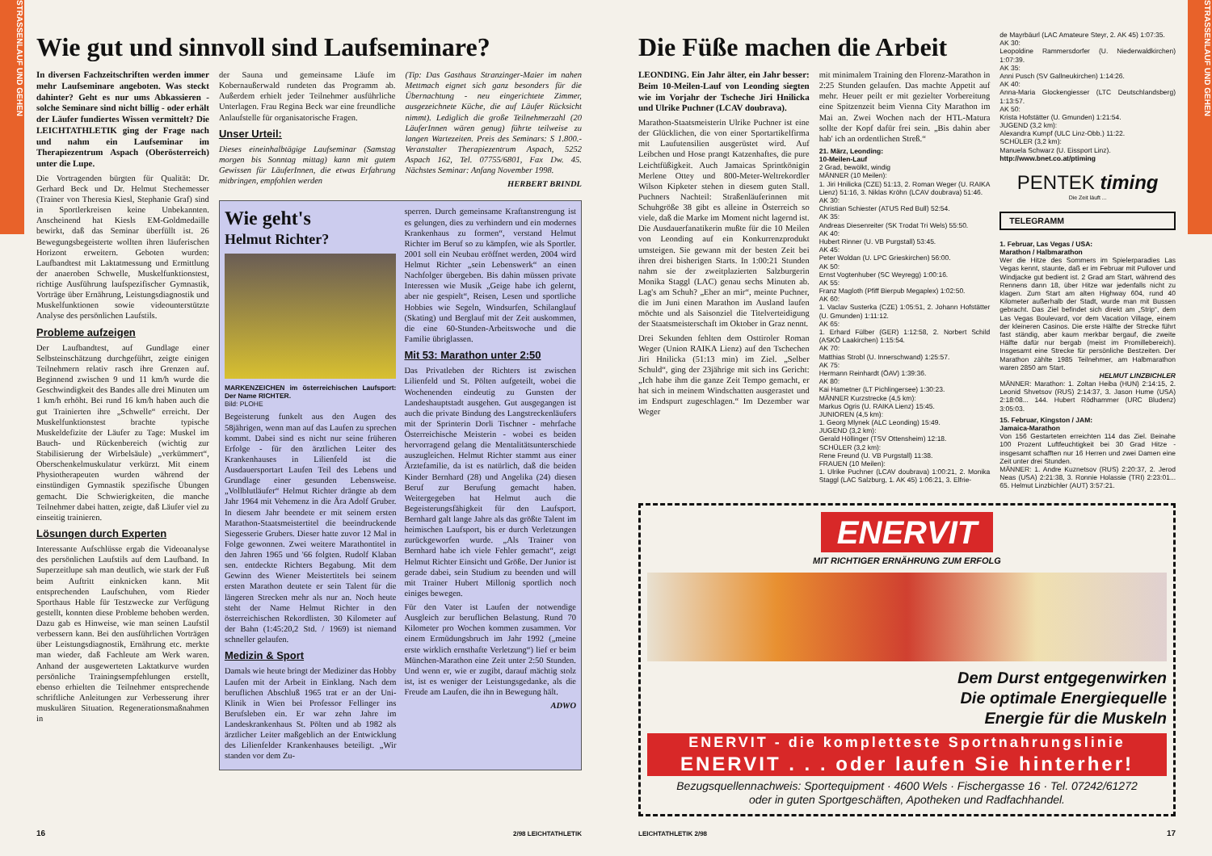STRASSENLAUF UND GEHEN
Wie gut und sinnvoll sind Laufseminare?
In diversen Fachzeitschriften werden immer mehr Laufseminare angeboten. Was steckt dahinter? Geht es nur ums Abkassieren - solche Seminare sind nicht billig - oder erhält der Läufer fundiertes Wissen vermittelt? Die LEICHTATHLETIK ging der Frage nach und nahm ein Laufseminar im Therapiezentrum Aspach (Oberösterreich) unter die Lupe.
Die Vortragenden bürgten für Qualität: Dr. Gerhard Beck und Dr. Helmut Stechemesser (Trainer von Theresia Kiesl, Stephanie Graf) sind in Sportlerkreisen keine Unbekannten. Anscheinend hat Kiesls EM-Goldmedaille bewirkt, daß das Seminar überfüllt ist. 26 Bewegungsbegeisterte wollten ihren läuferischen Horizont erweitern. Geboten wurden: Laufbandtest mit Laktatmessung und Ermittlung der anaeroben Schwelle, Muskelfunktionstest, richtige Ausführung laufspezifischer Gymnastik, Vorträge über Ernährung, Leistungsdiagnostik und Muskelfunktionen sowie videounterstützte Analyse des persönlichen Laufstils.
Probleme aufzeigen
Der Laufbandtest, auf Gundlage einer Selbsteinschätzung durchgeführt, zeigte einigen Teilnehmern relativ rasch ihre Grenzen auf. Beginnend zwischen 9 und 11 km/h wurde die Geschwindigkeit des Bandes alle drei Minuten um 1 km/h erhöht. Bei rund 16 km/h haben auch die gut Trainierten ihre „Schwelle“ erreicht. Der Muskelfunktionstest brachte typische Muskeldefizite der Läufer zu Tage: Muskel im Bauch- und Rückenbereich (wichtig zur Stabilisierung der Wirbelsäule) „verkümmert“, Oberschenkelmuskulatur verkürzt. Mit einem Physiotherapeuten wurden während der einstündigen Gymnastik spezifische Übungen gemacht. Die Schwierigkeiten, die manche Teilnehmer dabei hatten, zeigte, daß Läufer viel zu einseitig trainieren.
Lösungen durch Experten
Interessante Aufschlüsse ergab die Videoanalyse des persönlichen Laufstils auf dem Laufband. In Superzeitlupe sah man deutlich, wie stark der Fuß beim Auftritt einknicken kann. Mit entsprechenden Laufschuhen, vom Rieder Sporthaus Hable für Testzwecke zur Verfügung gestellt, konnten diese Probleme behoben werden. Dazu gab es Hinweise, wie man seinen Laufstil verbessern kann. Bei den ausführlichen Vorträgen über Leistungsdiagnostik, Ernährung etc. merkte man wieder, daß Fachleute am Werk waren. Anhand der ausgewerteten Laktatkurve wurden persönliche Trainingsempfehlungen erstellt, ebenso erhielten die Teilnehmer entsprechende schriftliche Anleitungen zur Verbesserung ihrer muskulären Situation. Regenerationsmaßnahmen in
der Sauna und gemeinsame Läufe im Kobernaußerwald rundeten das Programm ab. Außerdem erhielt jeder Teilnehmer ausführliche Unterlagen. Frau Regina Beck war eine freundliche Anlaufstelle für organisatorische Fragen.
Unser Urteil:
Dieses eineinhalbtägige Laufseminar (Samstag morgen bis Sonntag mittag) kann mit gutem Gewissen für LäuferInnen, die etwas Erfahrung mitbringen, empfohlen werden
(Tip: Das Gasthaus Stranzinger-Maier im nahen Mettmach eignet sich ganz besonders für die Übernachtung - neu eingerichtete Zimmer, ausgezeichnete Küche, die auf Läufer Rücksicht nimmt). Lediglich die große Teilnehmerzahl (20 LäuferInnen wären genug) führte teilweise zu langen Wartezeiten. Preis des Seminars: S 1.800.- Veranstalter Therapiezentrum Aspach, 5252 Aspach 162, Tel. 07755/6801, Fax Dw. 45. Nächstes Seminar: Anfang November 1998.
HERBERT BRINDL
Wie geht's
Helmut Richter?
MARKENZEICHEN im österreichischen Laufsport: Der Name RICHTER.
Bild: PLOHE
Begeisterung funkelt aus den Augen des 58jährigen, wenn man auf das Laufen zu sprechen kommt. Dabei sind es nicht nur seine früheren Erfolge - für den ärztlichen Leiter des Krankenhauses in Lilienfeld ist die Ausdauersportart Laufen Teil des Lebens und Grundlage einer gesunden Lebensweise. „Vollblutläufer“ Helmut Richter drängte ab dem Jahr 1964 mit Vehemenz in die Ära Adolf Gruber. In diesem Jahr beendete er mit seinem ersten Marathon-Staatsmeistertitel die beeindruckende Siegesserie Grubers. Dieser hatte zuvor 12 Mal in Folge gewonnen. Zwei weitere Marathontitel in den Jahren 1965 und '66 folgten. Rudolf Klaban sen. entdeckte Richters Begabung. Mit dem Gewinn des Wiener Meistertitels bei seinem ersten Marathon deutete er sein Talent für die längeren Strecken mehr als nur an. Noch heute steht der Name Helmut Richter in den österreichischen Rekordlisten. 30 Kilometer auf der Bahn (1:45:20,2 Std. / 1969) ist niemand schneller gelaufen.
Medizin & Sport
Damals wie heute bringt der Mediziner das Hobby Laufen mit der Arbeit in Einklang. Nach dem beruflichen Abschluß 1965 trat er an der Uni-Klinik in Wien bei Professor Fellinger ins Berufsleben ein. Er war zehn Jahre im Landeskrankenhaus St. Pölten und ab 1982 als ärztlicher Leiter maßgeblich an der Entwicklung des Lilienfelder Krankenhauses beteiligt. „Wir standen vor dem Zu-
sperren. Durch gemeinsame Kraftanstrengung ist es gelungen, dies zu verhindern und ein modernes Krankenhaus zu formen“, verstand Helmut Richter im Beruf so zu kämpfen, wie als Sportler. 2001 soll ein Neubau eröffnet werden, 2004 wird Helmut Richter „sein Lebenswerk“ an einen Nachfolger übergeben. Bis dahin müssen private Interessen wie Musik „Geige habe ich gelernt, aber nie gespielt“, Reisen, Lesen und sportliche Hobbies wie Segeln, Windsurfen, Schilanglauf (Skating) und Berglauf mit der Zeit auskommen, die eine 60-Stunden-Arbeitswoche und die Familie übriglassen.
Mit 53: Marathon unter 2:50
Das Privatleben der Richters ist zwischen Lilienfeld und St. Pölten aufgeteilt, wobei die Wochenenden eindeutig zu Gunsten der Landeshauptstadt ausgehen. Gut ausgegangen ist auch die private Bindung des Langstreckenläufers mit der Sprinterin Dorli Tischner - mehrfache Österreichische Meisterin - wobei es beiden hervorragend gelang die Mentalitätsunterschiede auszugleichen. Helmut Richter stammt aus einer Ärztefamilie, da ist es natürlich, daß die beiden Kinder Bernhard (28) und Angelika (24) diesen Beruf zur Berufung gemacht haben. Weitergegeben hat Helmut auch die Begeisterungsfähigkeit für den Laufsport. Bernhard galt lange Jahre als das größte Talent im heimischen Laufsport, bis er durch Verletzungen zurückgeworfen wurde. „Als Trainer von Bernhard habe ich viele Fehler gemacht“, zeigt Helmut Richter Einsicht und Größe. Der Junior ist gerade dabei, sein Studium zu beenden und will mit Trainer Hubert Millonig sportlich noch einiges bewegen.
Für den Vater ist Laufen der notwendige Ausgleich zur beruflichen Belastung. Rund 70 Kilometer pro Wochen kommen zusammen. Vor einem Ermüdungsbruch im Jahr 1992 („meine erste wirklich ernsthafte Verletzung“) lief er beim München-Marathon eine Zeit unter 2:50 Stunden. Und wenn er, wie er zugibt, darauf mächtig stolz ist, ist es weniger der Leistungsgedanke, als die Freude am Laufen, die ihn in Bewegung hält.
ADWO
16 2/98 LEICHTATHLETIK
STRASSENLAUF UND GEHEN
Die Füße machen die Arbeit
LEONDING. Ein Jahr älter, ein Jahr besser: Beim 10-Meilen-Lauf von Leonding siegten wie im Vorjahr der Tscheche Jiri Hnilicka und Ulrike Puchner (LCAV doubrava).
Marathon-Staatsmeisterin Ulrike Puchner ist eine der Glücklichen, die von einer Sportartikelfirma mit Laufutensilien ausgerüstet wird. Auf Leibchen und Hose prangt Katzenhaftes, die pure Leichtfüßigkeit. Auch Jamaicas Sprintkönigin Merlene Ottey und 800-Meter-Weltrekordler Wilson Kipketer stehen in diesem guten Stall. Puchners Nachteil: Straßenläuferinnen mit Schuhgröße 38 gibt es alleine in Österreich so viele, daß die Marke im Moment nicht lagernd ist. Die Ausdauerfanatikerin mußte für die 10 Meilen von Leonding auf ein Konkurrenzprodukt umsteigen. Sie gewann mit der besten Zeit bei ihren drei bisherigen Starts. In 1:00:21 Stunden nahm sie der zweitplazierten Salzburgerin Monika Staggl (LAC) genau sechs Minuten ab. Lag's am Schuh? „Eher an mir“, meinte Puchner, die im Juni einen Marathon im Ausland laufen möchte und als Saisonziel die Titelverteidigung der Staatsmeisterschaft im Oktober in Graz nennt.
Drei Sekunden fehlten dem Osttiroler Roman Weger (Union RAIKA Lienz) auf den Tschechen Jiri Hnilicka (51:13 min) im Ziel. „Selber Schuld“, ging der 23jährige mit sich ins Gericht: „Ich habe ihm die ganze Zeit Tempo gemacht, er hat sich in meinem Windschatten ausgerastet und im Endspurt zugeschlagen.“ Im Dezember war Weger
mit minimalem Training den Florenz-Marathon in 2:25 Stunden gelaufen. Das machte Appetit auf mehr. Heuer peilt er mit gezielter Vorbereitung eine Spitzenzeit beim Vienna City Marathon im Mai an. Zwei Wochen nach der HTL-Matura sollte der Kopf dafür frei sein. „Bis dahin aber hab' ich an ordentlichen Streß.“
21. März, Leonding:
10-Meilen-Lauf
2 Grad, bewölkt, windig
MÄNNER (10 Meilen):
1. Jiri Hnilicka (CZE) 51:13, 2. Roman Weger (U. RAIKA Lienz) 51:16, 3. Niklas Kröhn (LCAV doubrava) 51:46.
AK 30:
Christian Schiester (ATUS Red Bull) 52:54.
AK 35:
Andreas Diesenreiter (SK Trodat Tri Wels) 55:50.
AK 40:
Hubert Rinner (U. VB Purgstall) 53:45.
AK 45:
Peter Woldan (U. LPC Grieskirchen) 56:00.
AK 50:
Ernst Vogtenhuber (SC Weyregg) 1:00:16.
AK 55:
Franz Magloth (Pfiff Bierpub Megaplex) 1:02:50.
AK 60:
1. Vaclav Susterka (CZE) 1:05:51, 2. Johann Hofstätter (U. Gmunden) 1:11:12.
AK 65:
1. Erhard Fülber (GER) 1:12:58, 2. Norbert Schild (ASKÖ Laakirchen) 1:15:54.
AK 70:
Matthias Strobl (U. Innerschwand) 1:25:57.
AK 75:
Hermann Reinhardt (ÖAV) 1:39:36.
AK 80:
Kai Hametner (LT Pichlingersee) 1:30:23.
MÄNNER Kurzstrecke (4,5 km):
Markus Ogris (U. RAIKA Lienz) 15:45.
JUNIOREN (4,5 km):
1. Georg Mlynek (ALC Leonding) 15:49.
JUGEND (3,2 km):
Gerald Höllinger (TSV Ottensheim) 12:18.
SCHÜLER (3,2 km):
Rene Freund (U. VB Purgstall) 11:38.
FRAUEN (10 Meilen):
1. Ulrike Puchner (LCAV doubrava) 1:00:21, 2. Monika Staggl (LAC Salzburg, 1. AK 45) 1:06:21, 3. Elfrie-
de Mayrbäurl (LAC Amateure Steyr, 2. AK 45) 1:07:35.
AK 30:
Leopoldine Rammersdorfer (U. Niederwaldkirchen) 1:07:39.
AK 35:
Anni Pusch (SV Gallneukirchen) 1:14:26.
AK 40:
Anna-Maria Glockengiesser (LTC Deutschlandsberg) 1:13:57.
AK 50:
Krista Hofstätter (U. Gmunden) 1:21:54.
JUGEND (3,2 km):
Alexandra Kumpf (ULC Linz-Obb.) 11:22.
SCHÜLER (3,2 km):
Manuela Schwarz (U. Eissport Linz).
http://www.bnet.co.at/ptiming
PENTEK timing
Die Zeit läuft ...
TELEGRAMM
1. Februar, Las Vegas / USA:
Marathon / Halbmarathon
Wer die Hitze des Sommers im Spielerparadies Las Vegas kennt, staunte, daß er im Februar mit Pullover und Windjacke gut bedient ist. 2 Grad am Start, während des Rennens dann 18, über Hitze war jedenfalls nicht zu klagen. Zum Start am alten Highway 604, rund 40 Kilometer außerhalb der Stadt, wurde man mit Bussen gebracht. Das Ziel befindet sich direkt am „Strip“, dem Las Vegas Boulevard, vor dem Vacation Village, einem der kleineren Casinos. Die erste Hälfte der Strecke führt fast ständig, aber kaum merkbar bergauf, die zweite Hälfte dafür nur bergab (meist im Promillebereich). Insgesamt eine Strecke für persönliche Bestzeiten. Der Marathon zählte 1985 Teilnehmer, am Halbmarathon waren 2850 am Start.
HELMUT LINZBICHLER
MÄNNER: Marathon: 1. Zoltan Heiba (HUN) 2:14:15, 2. Leonid Shvetsov (RUS) 2:14:37, 3. Jason Hume (USA) 2:18:08... 144. Hubert Rödhammer (URC Bludenz) 3:05:03.
15. Februar, Kingston / JAM:
Jamaica-Marathon
Von 156 Gestarteten erreichten 114 das Ziel. Beinahe 100 Prozent Luftfeuchtigkeit bei 30 Grad Hitze - insgesamt schafften nur 16 Herren und zwei Damen eine Zeit unter drei Stunden.
MÄNNER: 1. Andre Kuznetsov (RUS) 2:20:37, 2. Jerod Neas (USA) 2:21:38, 3. Ronnie Holassie (TRI) 2:23:01... 65. Helmut Linzbichler (AUT) 3:57:21.
ENERVIT
MIT RICHTIGER ERNÄHRUNG ZUM ERFOLG
Dem Durst entgegenwirken
Die optimale Energiequelle
Energie für die Muskeln
ENERVIT - die kompletteste Sportnahrungslinie
ENERVIT . . . oder laufen Sie hinterher!
Bezugsquellennachweis: Sportequipment · 4600 Wels · Fischergasse 16 · Tel. 07242/61272
oder in guten Sportgeschäften, Apotheken und Radfachhandel.
LEICHTATHLETIK 2/98 17